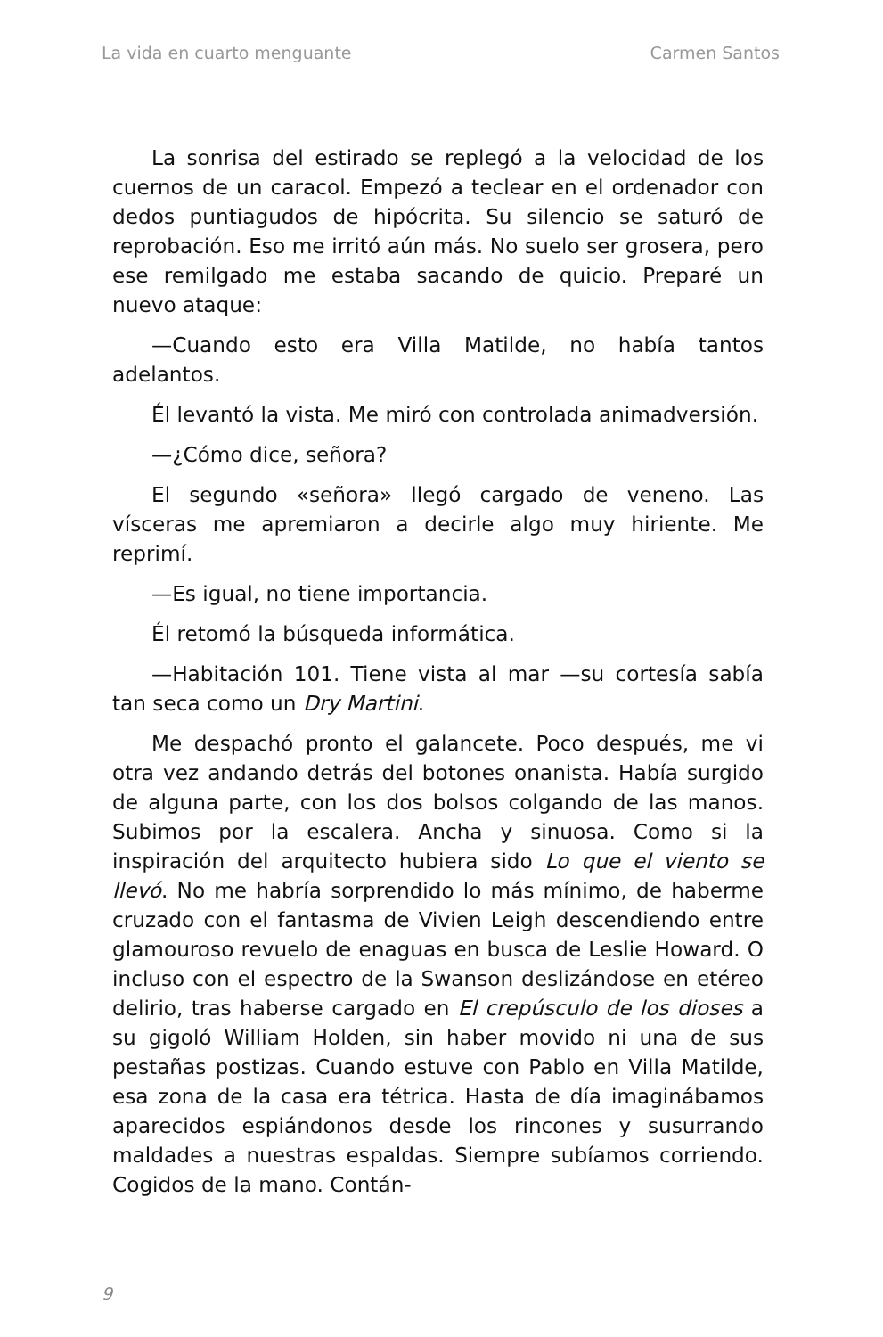La vida en cuarto menguante Carmen Santos
La sonrisa del estirado se replegó a la velocidad de los cuernos de un caracol. Empezó a teclear en el ordenador con dedos puntiagudos de hipócrita. Su silencio se saturó de reprobación. Eso me irritó aún más. No suelo ser grosera, pero ese remilgado me estaba sacando de quicio. Preparé un nuevo ataque:
—Cuando esto era Villa Matilde, no había tantos adelantos.
Él levantó la vista. Me miró con controlada animadversión.
—¿Cómo dice, señora?
El segundo «señora» llegó cargado de veneno. Las vísceras me apremiaron a decirle algo muy hiriente. Me reprimí.
—Es igual, no tiene importancia.
Él retomó la búsqueda informática.
—Habitación 101. Tiene vista al mar —su cortesía sabía tan seca como un Dry Martini.
Me despachó pronto el galancete. Poco después, me vi otra vez andando detrás del botones onanista. Había surgido de alguna parte, con los dos bolsos colgando de las manos. Subimos por la escalera. Ancha y sinuosa. Como si la inspiración del arquitecto hubiera sido Lo que el viento se llevó. No me habría sorprendido lo más mínimo, de haberme cruzado con el fantasma de Vivien Leigh descendiendo entre glamouroso revuelo de enaguas en busca de Leslie Howard. O incluso con el espectro de la Swanson deslizándose en etéreo delirio, tras haberse cargado en El crepúsculo de los dioses a su gigoló William Holden, sin haber movido ni una de sus pestañas postizas. Cuando estuve con Pablo en Villa Matilde, esa zona de la casa era tétrica. Hasta de día imaginábamos aparecidos espiándonos desde los rincones y susurrando maldades a nuestras espaldas. Siempre subíamos corriendo. Cogidos de la mano. Contán-
9